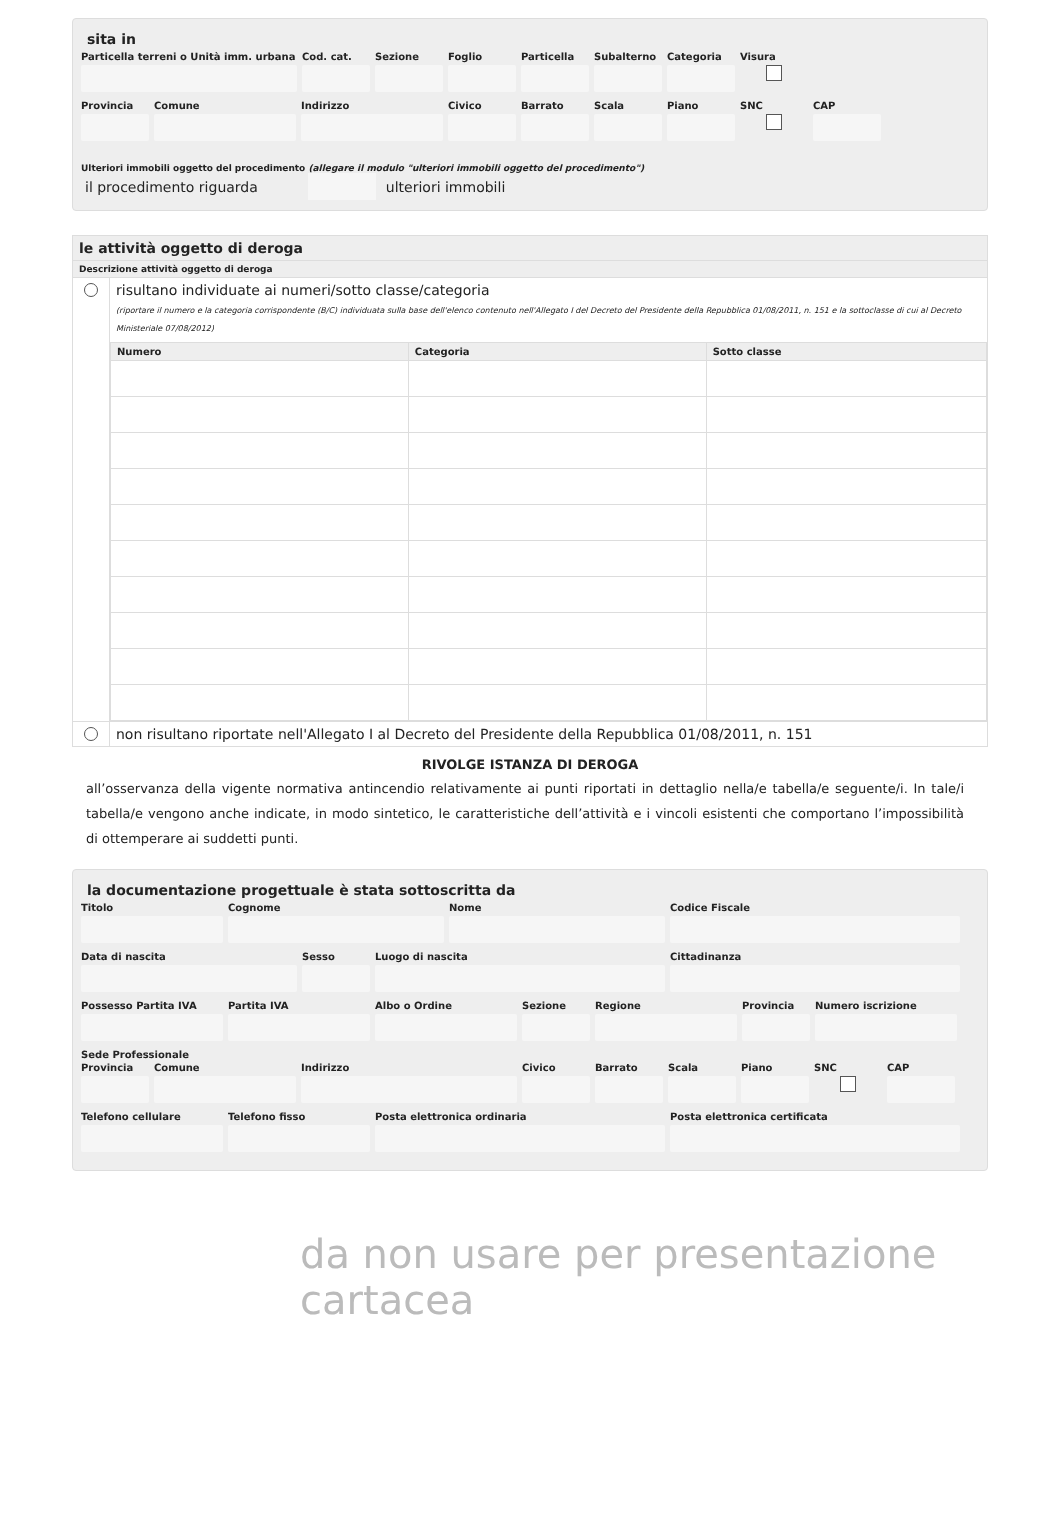sita in
Particella terreni o Unità imm. urbana
Cod. cat.
Sezione Foglio Particella
Subalterno
Categoria
Visura
Provincia
Comune Indirizzo Civico Barrato Scala Piano SNC CAP
Ulteriori immobili oggetto del procedimento (allegare il modulo "ulteriori immobili oggetto del procedimento")
il procedimento riguarda ulteriori immobili
le attività oggetto di deroga
Descrizione attività oggetto di deroga
risultano individuate ai numeri/sotto classe/categoria
(riportare il numero e la categoria corrispondente (B/C) individuata sulla base dell'elenco contenuto nell'Allegato I del Decreto del Presidente della Repubblica 01/08/2011, n. 151 e la sottoclasse di cui al Decreto Ministeriale 07/08/2012)
| Numero | Categoria | Sotto classe |
| --- | --- | --- |
non risultano riportate nell'Allegato I al Decreto del Presidente della Repubblica 01/08/2011, n. 151
RIVOLGE ISTANZA DI DEROGA
all’osservanza della vigente normativa antincendio relativamente ai punti riportati in dettaglio nella/e tabella/e seguente/i. In tale/i tabella/e vengono anche indicate, in modo sintetico, le caratteristiche dell’attività e i vincoli esistenti che comportano l’impossibilità di ottemperare ai suddetti punti.
la documentazione progettuale è stata sottoscritta da
Titolo Cognome Nome Codice Fiscale
Data di nascita Sesso Luogo di nascita Cittadinanza
Possesso Partita IVA
Partita IVA Albo o Ordine Sezione Regione Provincia
Numero iscrizione
Sede Professionale
Provincia
Comune Indirizzo Civico Barrato Scala Piano SNC CAP
Telefono cellulare
Telefono fisso Posta elettronica ordinaria Posta elettronica certificata
da non usare per presentazione cartacea